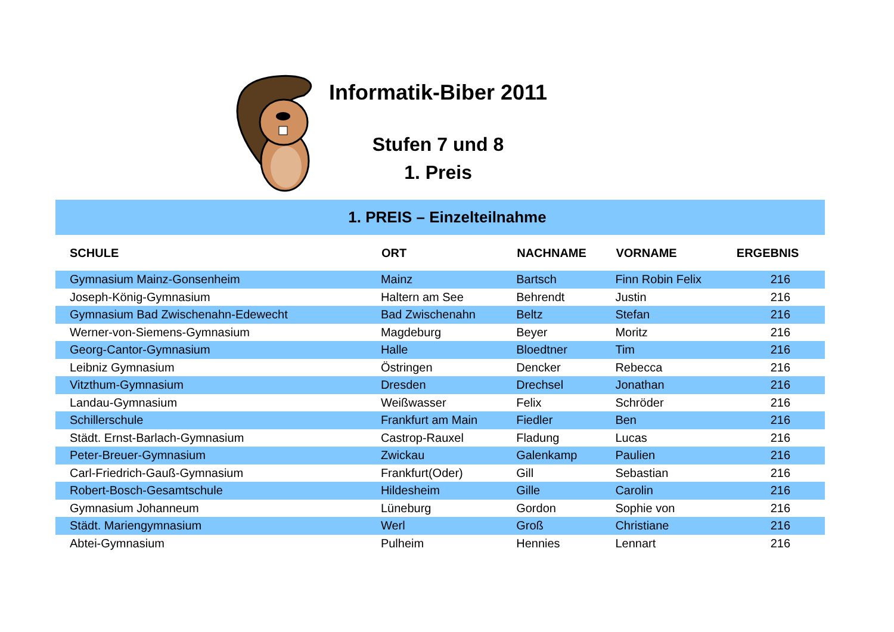Informatik-Biber 2011
Stufen 7 und 8
1. Preis
| 1. PREIS – Einzelteilnahme | | | | |
| SCHULE | ORT | NACHNAME | VORNAME | ERGEBNIS |
| Gymnasium Mainz-Gonsenheim | Mainz | Bartsch | Finn Robin Felix | 216 |
| Joseph-König-Gymnasium | Haltern am See | Behrendt | Justin | 216 |
| Gymnasium Bad Zwischenahn-Edewecht | Bad Zwischenahn | Beltz | Stefan | 216 |
| Werner-von-Siemens-Gymnasium | Magdeburg | Beyer | Moritz | 216 |
| Georg-Cantor-Gymnasium | Halle | Bloedtner | Tim | 216 |
| Leibniz Gymnasium | Östringen | Dencker | Rebecca | 216 |
| Vitzthum-Gymnasium | Dresden | Drechsel | Jonathan | 216 |
| Landau-Gymnasium | Weißwasser | Felix | Schröder | 216 |
| Schillerschule | Frankfurt am Main | Fiedler | Ben | 216 |
| Städt. Ernst-Barlach-Gymnasium | Castrop-Rauxel | Fladung | Lucas | 216 |
| Peter-Breuer-Gymnasium | Zwickau | Galenkamp | Paulien | 216 |
| Carl-Friedrich-Gauß-Gymnasium | Frankfurt(Oder) | Gill | Sebastian | 216 |
| Robert-Bosch-Gesamtschule | Hildesheim | Gille | Carolin | 216 |
| Gymnasium Johanneum | Lüneburg | Gordon | Sophie von | 216 |
| Städt. Mariengymnasium | Werl | Groß | Christiane | 216 |
| Abtei-Gymnasium | Pulheim | Hennies | Lennart | 216 |